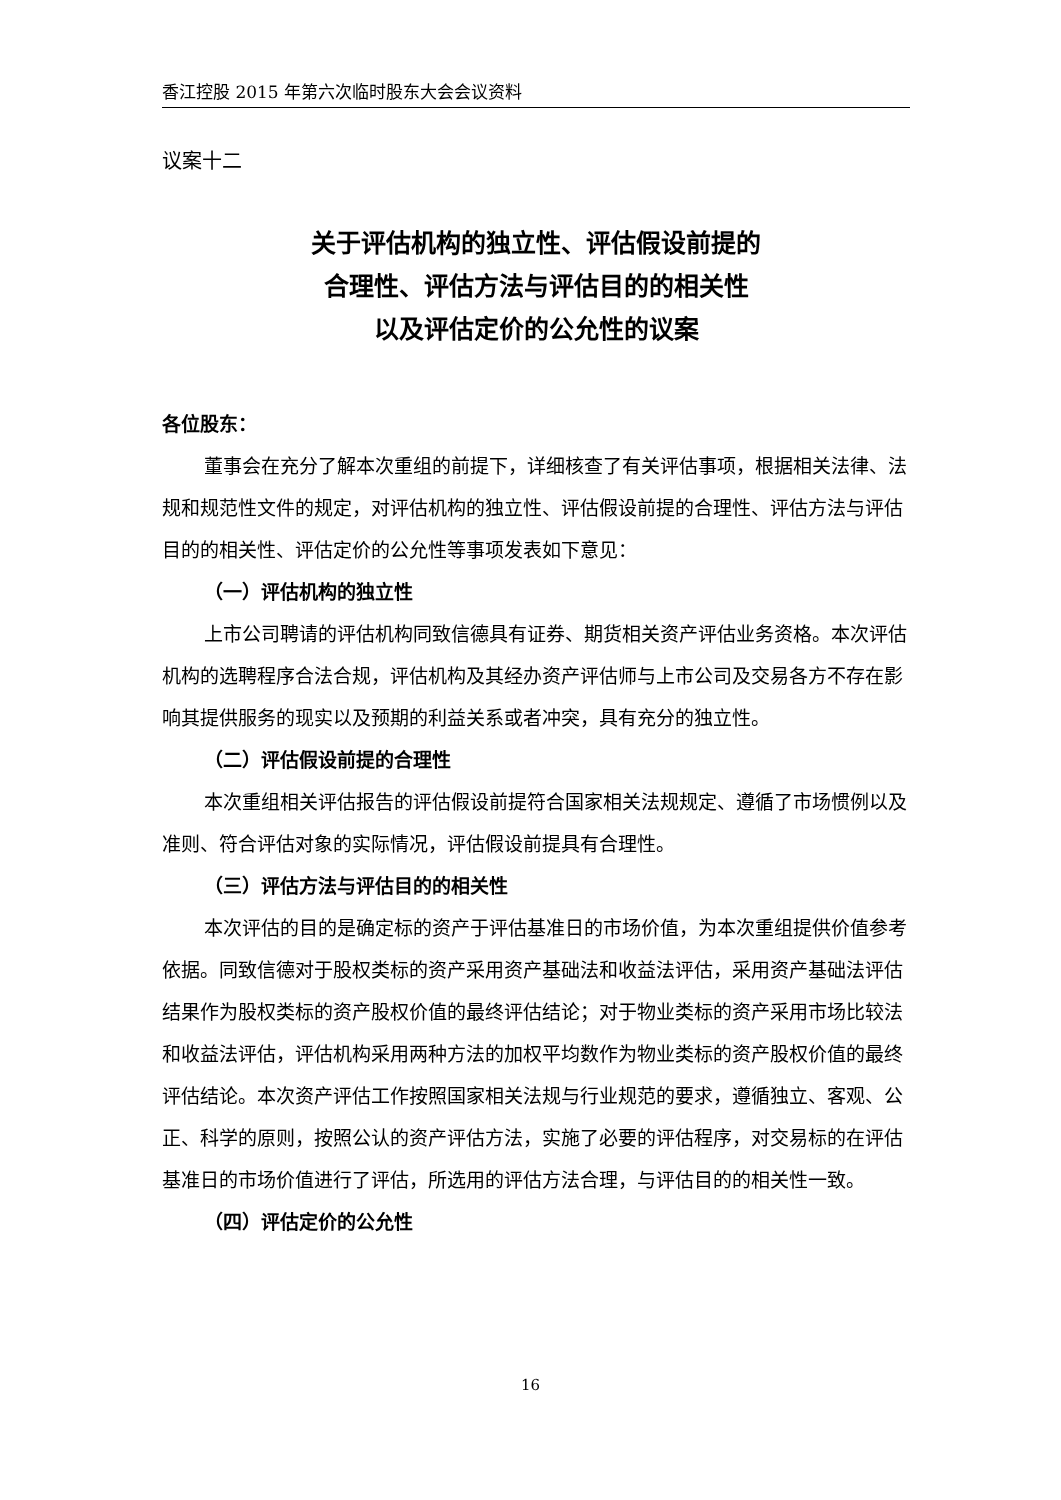香江控股 2015 年第六次临时股东大会会议资料
议案十二
关于评估机构的独立性、评估假设前提的
合理性、评估方法与评估目的的相关性
以及评估定价的公允性的议案
各位股东：
董事会在充分了解本次重组的前提下，详细核查了有关评估事项，根据相关法律、法规和规范性文件的规定，对评估机构的独立性、评估假设前提的合理性、评估方法与评估目的的相关性、评估定价的公允性等事项发表如下意见：
（一）评估机构的独立性
上市公司聘请的评估机构同致信德具有证券、期货相关资产评估业务资格。本次评估机构的选聘程序合法合规，评估机构及其经办资产评估师与上市公司及交易各方不存在影响其提供服务的现实以及预期的利益关系或者冲突，具有充分的独立性。
（二）评估假设前提的合理性
本次重组相关评估报告的评估假设前提符合国家相关法规规定、遵循了市场惯例以及准则、符合评估对象的实际情况，评估假设前提具有合理性。
（三）评估方法与评估目的的相关性
本次评估的目的是确定标的资产于评估基准日的市场价值，为本次重组提供价值参考依据。同致信德对于股权类标的资产采用资产基础法和收益法评估，采用资产基础法评估结果作为股权类标的资产股权价值的最终评估结论；对于物业类标的资产采用市场比较法和收益法评估，评估机构采用两种方法的加权平均数作为物业类标的资产股权价值的最终评估结论。本次资产评估工作按照国家相关法规与行业规范的要求，遵循独立、客观、公正、科学的原则，按照公认的资产评估方法，实施了必要的评估程序，对交易标的在评估基准日的市场价值进行了评估，所选用的评估方法合理，与评估目的的相关性一致。
（四）评估定价的公允性
16